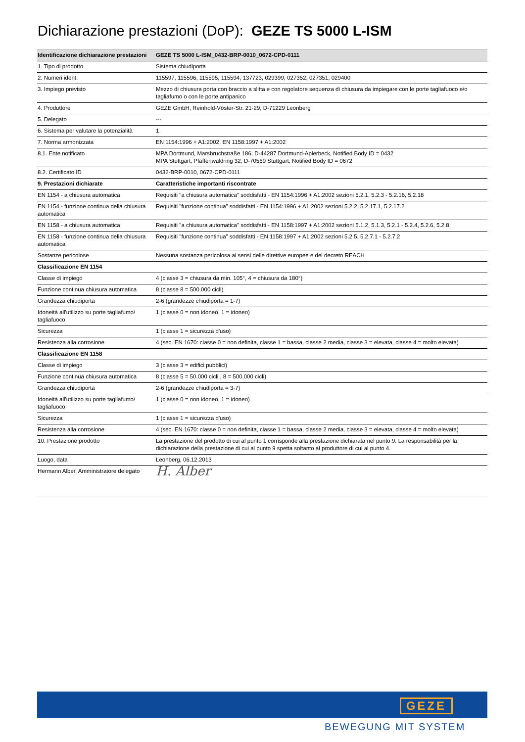Dichiarazione prestazioni (DoP): GEZE TS 5000 L-ISM
| Identificazione dichiarazione prestazioni | GEZE TS 5000 L-ISM_0432-BRP-0010_0672-CPD-0111 |
| --- | --- |
| 1. Tipo di prodotto | Sistema chiudiporta |
| 2. Numeri ident. | 115597, 115596, 115595, 115594, 137723, 029399, 027352, 027351, 029400 |
| 3. Impiego previsto | Mezzo di chiusura porta con braccio a slitta e con regolatore sequenza di chiusura da impiegare con le porte tagliafuoco e/o tagliafumo o con le porte antipanico |
| 4. Produttore | GEZE GmbH, Reinhold-Vöster-Str. 21-29, D-71229 Leonberg |
| 5. Delegato | --- |
| 6. Sistema per valutare la potenzialità | 1 |
| 7. Norma armonizzata | EN 1154:1996 + A1:2002, EN 1158:1997 + A1:2002 |
| 8.1. Ente notificato | MPA Dortmund, Marsbruchstraße 186, D-44287 Dortmund-Aplerbeck, Notified Body ID = 0432 MPA Stuttgart, Pfaffenwaldring 32, D-70569 Stuttgart, Notified Body ID = 0672 |
| 8.2. Certificato ID | 0432-BRP-0010, 0672-CPD-0111 |
| 9. Prestazioni dichiarate | Caratteristiche importanti riscontrate |
| EN 1154 - a chiusura automatica | Requisiti "a chiusura automatica" soddisfatti - EN 1154:1996 + A1:2002 sezioni 5.2.1, 5.2.3 - 5.2.16, 5.2.18 |
| EN 1154 - funzione continua della chiusura automatica | Requisiti "funzione continua" soddisfatti - EN 1154:1996 + A1:2002 sezioni 5.2.2, 5.2.17.1, 5.2.17.2 |
| EN 1158 - a chiusura automatica | Requisiti "a chiusura automatica" soddisfatti - EN 1158:1997 + A1:2002 sezioni 5.1.2, 5.1.3, 5.2.1 - 5.2.4, 5.2.6, 5.2.8 |
| EN 1158 - funzione continua della chiusura automatica | Requisiti "funzione continua" soddisfatti - EN 1158:1997 + A1:2002 sezioni 5.2.5, 5.2.7.1 - 5.2.7.2 |
| Sostanze pericolose | Nessuna sostanza pericolosa ai sensi delle direttive europee e del decreto REACH |
| Classificazione EN 1154 | |
| Classe di impiego | 4 (classe 3 = chiusura da min. 105°, 4 = chiusura da 180°) |
| Funzione continua chiusura automatica | 8 (classe 8 = 500.000 cicli) |
| Grandezza chiudiporta | 2-6 (grandezze chiudiporta = 1-7) |
| Idoneità all'utilizzo su porte tagliafumo/ tagliafuoco | 1 (classe 0 = non idoneo, 1 = idoneo) |
| Sicurezza | 1 (classe 1 = sicurezza d'uso) |
| Resistenza alla corrosione | 4 (sec. EN 1670: classe 0 = non definita, classe 1 = bassa, classe 2 media, classe 3 = elevata, classe 4 = molto elevata) |
| Classificazione EN 1158 | |
| Classe di impiego | 3 (classe 3 = edifici pubblici) |
| Funzione continua chiusura automatica | 8 (classe 5 = 50.000 cicli , 8 = 500.000 cicli) |
| Grandezza chiudiporta | 2-6 (grandezze chiudiporta = 3-7) |
| Idoneità all'utilizzo su porte tagliafumo/ tagliafuoco | 1 (classe 0 = non idoneo, 1 = idoneo) |
| Sicurezza | 1 (classe 1 = sicurezza d'uso) |
| Resistenza alla corrosione | 4 (sec. EN 1670: classe 0 = non definita, classe 1 = bassa, classe 2 media, classe 3 = elevata, classe 4 = molto elevata) |
| 10. Prestazione prodotto | La prestazione del prodotto di cui al punto 1 corrisponde alla prestazione dichiarata nel punto 9. La responsabilità per la dichiarazione della prestazione di cui al punto 9 spetta soltanto al produttore di cui al punto 4. |
| Luogo, data | Leonberg, 06.12.2013 |
| Hermann Alber, Amministratore delegato | H. Alber |
GEZE
BEWEGUNG MIT SYSTEM